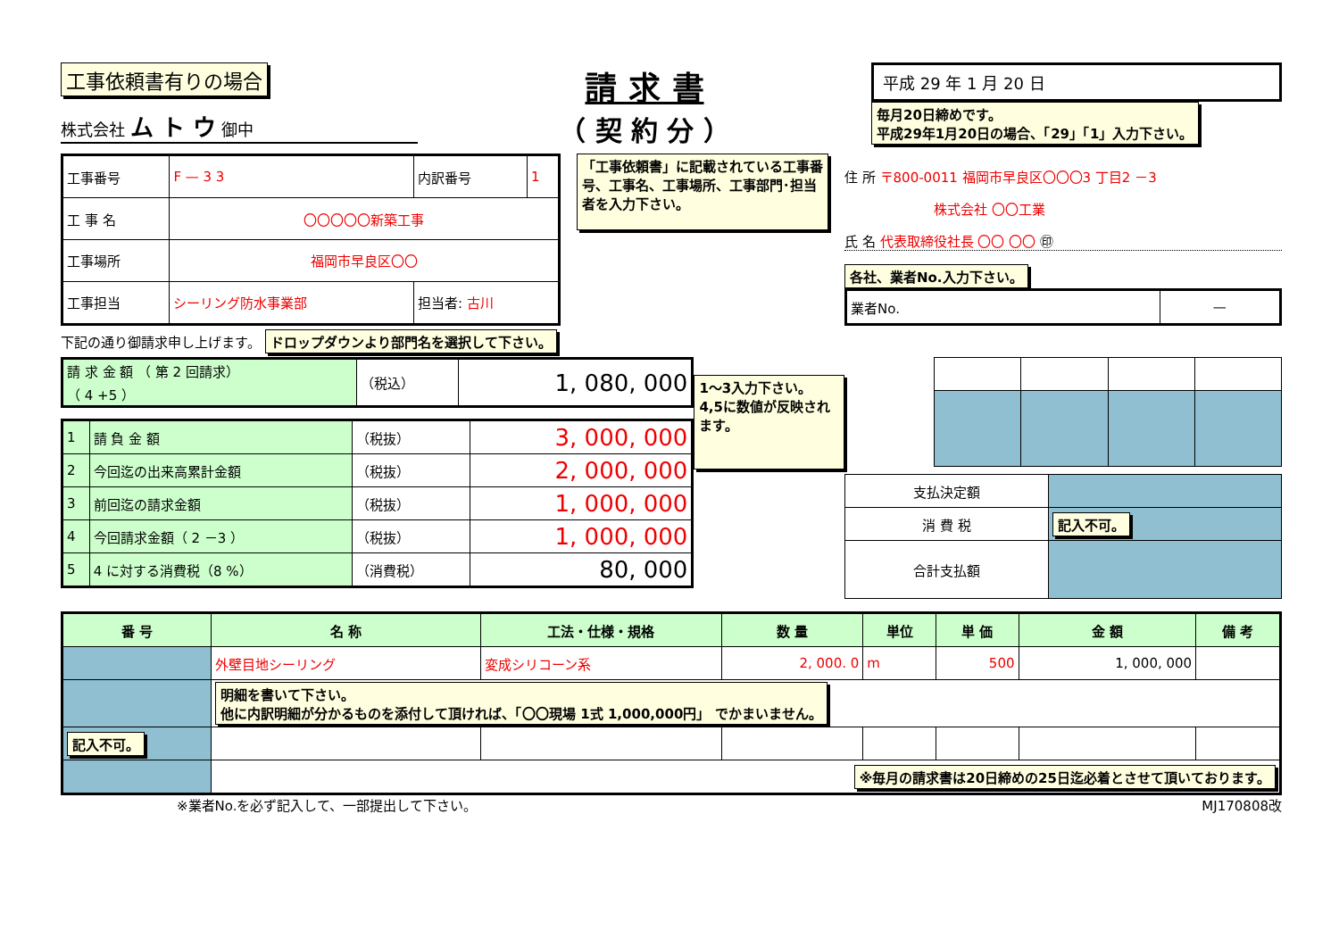工事依頼書有りの場合
株式会社 ム ト ウ 御中
請 求 書
（ 契 約 分 ）
平成 29 年 1 月 20 日
毎月20日締めです。
平成29年1月20日の場合、「29」「1」入力下さい。
| 工事番号 | F — 3 3 | 内訳番号 | 1 |
| 工 事 名 | 〇〇〇〇〇新築工事 | | |
| 工事場所 | 福岡市早良区〇〇 | | |
| 工事担当 | シーリング防水事業部 | 担当者: 古川 | |
「工事依頼書」に記載されている工事番号、工事名、工事場所、工事部門･担当者を入力下さい。
住 所 〒800-0011 福岡市早良区〇〇〇3 丁目2 －3
株式会社 〇〇工業
氏 名 代表取締役社長 〇〇 〇〇 ㊞
各社、業者No.入力下さい。
| 業者No. | — |
下記の通り御請求申し上げます。 ドロップダウンより部門名を選択して下さい。
| 請 求 金 額 （ 第 2 回請求） （ 4 +5 ） | （税込） | 1, 080, 000 |
| 1 | 請 負 金 額 | （税抜） | 3, 000, 000 |
| 2 | 今回迄の出来高累計金額 | （税抜） | 2, 000, 000 |
| 3 | 前回迄の請求金額 | （税抜） | 1, 000, 000 |
| 4 | 今回請求金額（ 2 －3 ） | （税抜） | 1, 000, 000 |
| 5 | 4 に対する消費税（8 %） | （消費税） | 80, 000 |
1～3入力下さい。
4,5に数値が反映されます。
| 支払決定額 | |
| 消 費 税 | 記入不可。 |
| 合計支払額 | |
| 番 号 | 名 称 | 工法・仕様・規格 | 数 量 | 単位 | 単 価 | 金 額 | 備 考 |
| --- | --- | --- | --- | --- | --- | --- | --- |
| | 外壁目地シーリング | 変成シリコーン系 | 2, 000. 0 | m | 500 | 1, 000, 000 | |
| | 明細を書いて下さい。 他に内訳明細が分かるものを添付して頂ければ、「〇〇現場 1式 1,000,000円」 でかまいません。 | | | | | | |
| 記入不可。 | | | | | | | |
| | ※毎月の請求書は20日締めの25日迄必着とさせて頂いております。 | | | | | | |
※業者No.を必ず記入して、一部提出して下さい。 MJ170808改